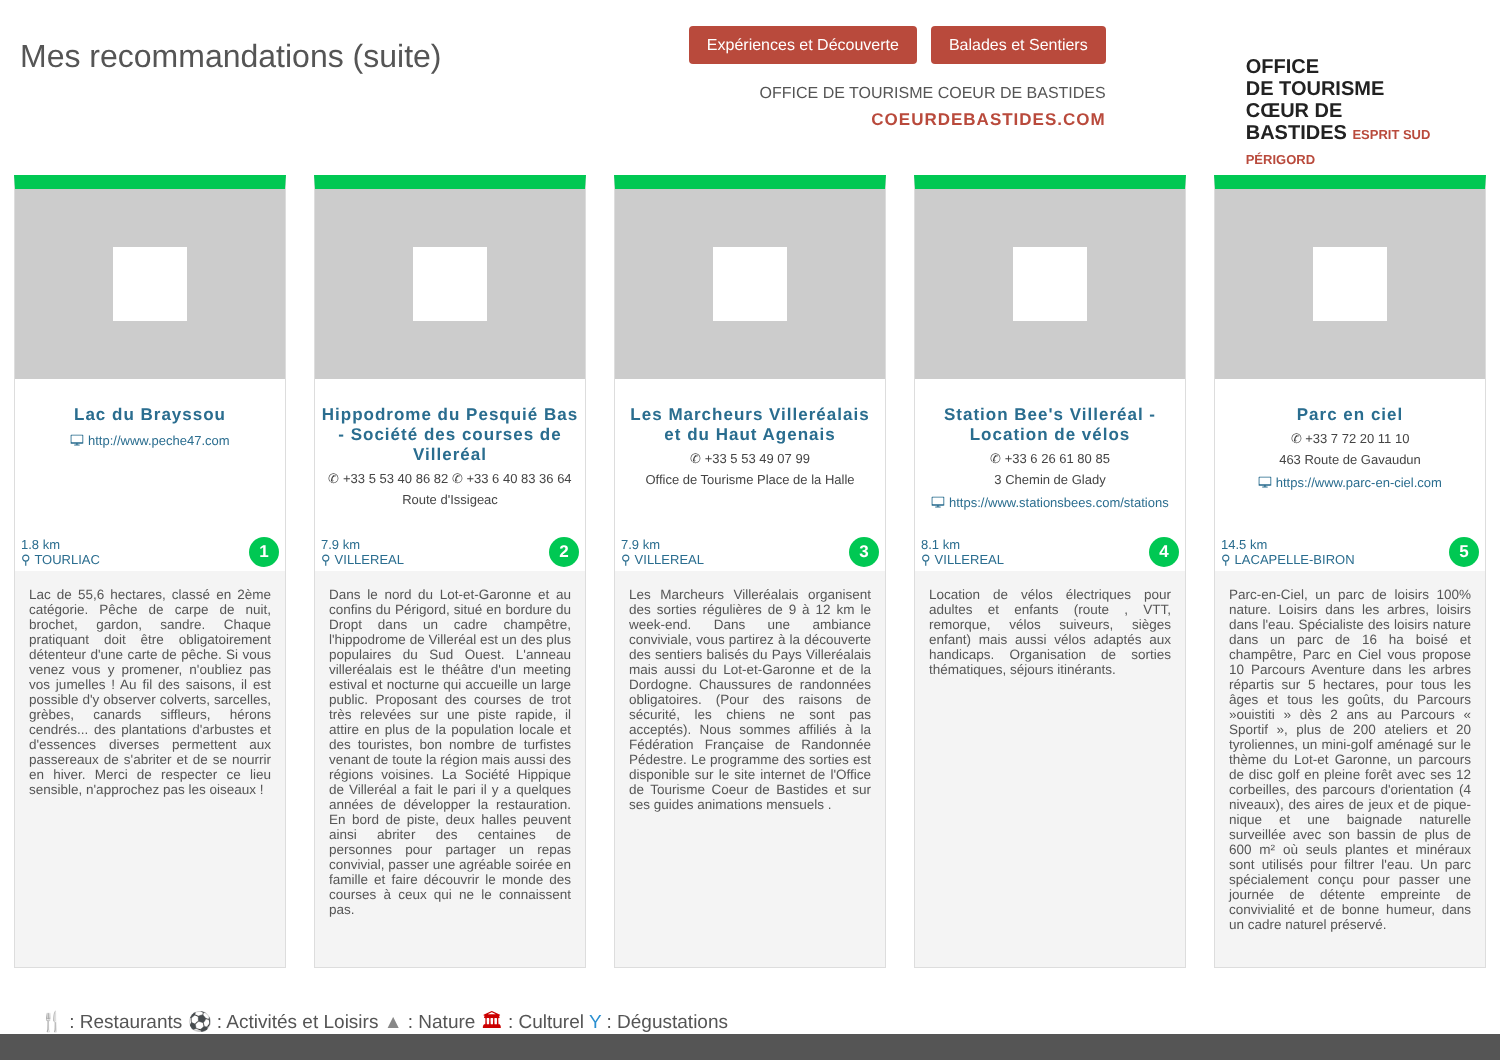Mes recommandations (suite)
Expériences et Découverte Balades et Sentiers
OFFICE DE TOURISME COEUR DE BASTIDES
COEURDEBASTIDES.COM
OFFICE
DE TOURISME
CŒUR DE
BASTIDES ESPRIT SUD PÉRIGORD
Lac du Brayssou
🖵 http://www.peche47.com
1.8 km
⚲ TOURLIAC
1
Lac de 55,6 hectares, classé en 2ème catégorie. Pêche de carpe de nuit, brochet, gardon, sandre. Chaque pratiquant doit être obligatoirement détenteur d'une carte de pêche. Si vous venez vous y promener, n'oubliez pas vos jumelles ! Au fil des saisons, il est possible d'y observer colverts, sarcelles, grèbes, canards siffleurs, hérons cendrés... des plantations d'arbustes et d'essences diverses permettent aux passereaux de s'abriter et de se nourrir en hiver. Merci de respecter ce lieu sensible, n'approchez pas les oiseaux !
Hippodrome du Pesquié Bas - Société des courses de Villeréal
✆ +33 5 53 40 86 82 ✆ +33 6 40 83 36 64
Route d'Issigeac
7.9 km
⚲ VILLEREAL
2
Dans le nord du Lot-et-Garonne et au confins du Périgord, situé en bordure du Dropt dans un cadre champêtre, l'hippodrome de Villeréal est un des plus populaires du Sud Ouest. L'anneau villeréalais est le théâtre d'un meeting estival et nocturne qui accueille un large public. Proposant des courses de trot très relevées sur une piste rapide, il attire en plus de la population locale et des touristes, bon nombre de turfistes venant de toute la région mais aussi des régions voisines. La Société Hippique de Villeréal a fait le pari il y a quelques années de développer la restauration. En bord de piste, deux halles peuvent ainsi abriter des centaines de personnes pour partager un repas convivial, passer une agréable soirée en famille et faire découvrir le monde des courses à ceux qui ne le connaissent pas.
Les Marcheurs Villeréalais et du Haut Agenais
✆ +33 5 53 49 07 99
Office de Tourisme Place de la Halle
7.9 km
⚲ VILLEREAL
3
Les Marcheurs Villeréalais organisent des sorties régulières de 9 à 12 km le week-end. Dans une ambiance conviviale, vous partirez à la découverte des sentiers balisés du Pays Villeréalais mais aussi du Lot-et-Garonne et de la Dordogne. Chaussures de randonnées obligatoires. (Pour des raisons de sécurité, les chiens ne sont pas acceptés). Nous sommes affiliés à la Fédération Française de Randonnée Pédestre. Le programme des sorties est disponible sur le site internet de l'Office de Tourisme Coeur de Bastides et sur ses guides animations mensuels .
Station Bee's Villeréal - Location de vélos
✆ +33 6 26 61 80 85
3 Chemin de Glady
🖵 https://www.stationsbees.com/stations
8.1 km
⚲ VILLEREAL
4
Location de vélos électriques pour adultes et enfants (route , VTT, remorque, vélos suiveurs, sièges enfant) mais aussi vélos adaptés aux handicaps. Organisation de sorties thématiques, séjours itinérants.
Parc en ciel
✆ +33 7 72 20 11 10
463 Route de Gavaudun
🖵 https://www.parc-en-ciel.com
14.5 km
⚲ LACAPELLE-BIRON
5
Parc-en-Ciel, un parc de loisirs 100% nature. Loisirs dans les arbres, loisirs dans l'eau. Spécialiste des loisirs nature dans un parc de 16 ha boisé et champêtre, Parc en Ciel vous propose 10 Parcours Aventure dans les arbres répartis sur 5 hectares, pour tous les âges et tous les goûts, du Parcours »ouistiti » dès 2 ans au Parcours « Sportif », plus de 200 ateliers et 20 tyroliennes, un mini-golf aménagé sur le thème du Lot-et Garonne, un parcours de disc golf en pleine forêt avec ses 12 corbeilles, des parcours d'orientation (4 niveaux), des aires de jeux et de pique-nique et une baignade naturelle surveillée avec son bassin de plus de 600 m² où seuls plantes et minéraux sont utilisés pour filtrer l'eau. Un parc spécialement conçu pour passer une journée de détente empreinte de convivialité et de bonne humeur, dans un cadre naturel préservé.
🍴 : Restaurants ⚽ : Activités et Loisirs ▲ : Nature 🏛 : Culturel Y : Dégustations